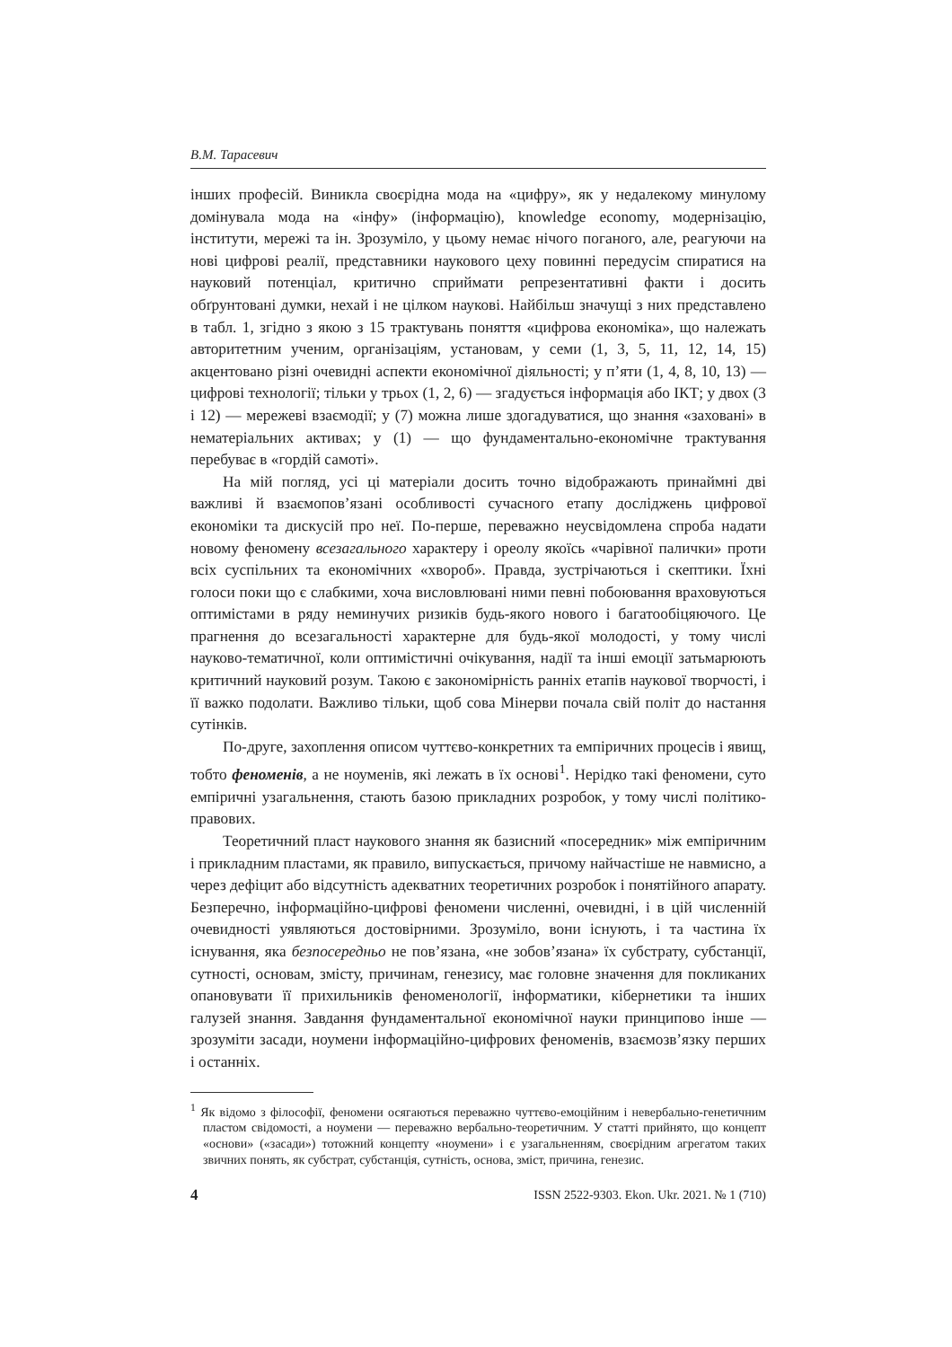В.М. Тарасевич
інших професій. Виникла своєрідна мода на «цифру», як у недалекому минулому домінувала мода на «інфу» (інформацію), knowledge economy, модернізацію, інститути, мережі та ін. Зрозуміло, у цьому немає нічого поганого, але, реагуючи на нові цифрові реалії, представники наукового цеху повинні передусім спиратися на науковий потенціал, критично сприймати репрезентативні факти і досить обґрунтовані думки, нехай і не цілком наукові. Найбільш значущі з них представлено в табл. 1, згідно з якою з 15 трактувань поняття «цифрова економіка», що належать авторитетним ученим, організаціям, установам, у семи (1, 3, 5, 11, 12, 14, 15) акцентовано різні очевидні аспекти економічної діяльності; у п’яти (1, 4, 8, 10, 13) — цифрові технології; тільки у трьох (1, 2, 6) — згадується інформація або ІКТ; у двох (3 і 12) — мережеві взаємодії; у (7) можна лише здогадуватися, що знання «заховані» в нематеріальних активах; у (1) — що фундаментально-економічне трактування перебуває в «гордій самоті».
На мій погляд, усі ці матеріали досить точно відображають принаймні дві важливі й взаємопов’язані особливості сучасного етапу досліджень цифрової економіки та дискусій про неї. По-перше, переважно неусвідомлена спроба надати новому феномену всезагального характеру і ореолу якоїсь «чарівної палички» проти всіх суспільних та економічних «хвороб». Правда, зустрічаються і скептики. Їхні голоси поки що є слабкими, хоча висловлювані ними певні побоювання враховуються оптимістами в ряду неминучих ризиків будь-якого нового і багатообіцяючого. Це прагнення до всезагальності характерне для будь-якої молодості, у тому числі науково-тематичної, коли оптимістичні очікування, надії та інші емоції затьмарюють критичний науковий розум. Такою є закономірність ранніх етапів наукової творчості, і її важко подолати. Важливо тільки, щоб сова Мінерви почала свій політ до настання сутінків.
По-друге, захоплення описом чуттєво-конкретних та емпіричних процесів і явищ, тобто феноменів, а не ноуменів, які лежать в їх основі<sup>1</sup>. Нерідко такі феномени, суто емпіричні узагальнення, стають базою прикладних розробок, у тому числі політико-правових.
Теоретичний пласт наукового знання як базисний «посередник» між емпіричним і прикладним пластами, як правило, випускається, причому найчастіше не навмисно, а через дефіцит або відсутність адекватних теоретичних розробок і понятійного апарату. Безперечно, інформаційно-цифрові феномени численні, очевидні, і в цій численній очевидності уявляються достовірними. Зрозуміло, вони існують, і та частина їх існування, яка безпосередньо не пов’язана, «не зобов’язана» їх субстрату, субстанції, сутності, основам, змісту, причинам, генезису, має головне значення для покликаних опановувати її прихильників феноменології, інформатики, кібернетики та інших галузей знання. Завдання фундаментальної економічної науки принципово інше — зрозуміти засади, ноумени інформаційно-цифрових феноменів, взаємозв’язку перших і останніх.
<sup>1</sup> Як відомо з філософії, феномени осягаються переважно чуттєво-емоційним і невербально-генетичним пластом свідомості, а ноумени — переважно вербально-теоретичним. У статті прийнято, що концепт «основи» («засади») тотожний концепту «ноумени» і є узагальненням, своєрідним агрегатом таких звичних понять, як субстрат, субстанція, сутність, основа, зміст, причина, генезис.
4 ISSN 2522-9303. Ekon. Ukr. 2021. № 1 (710)